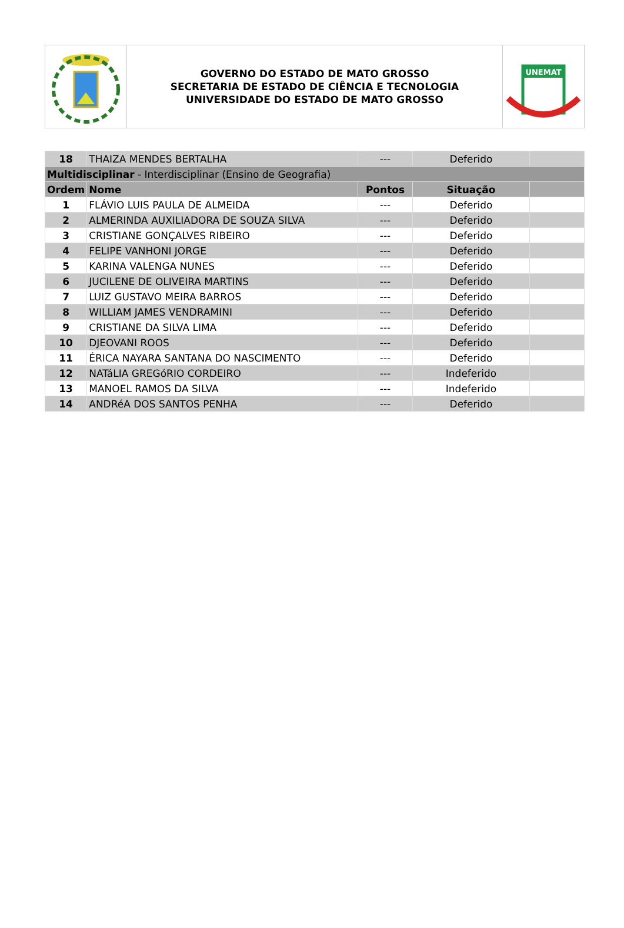GOVERNO DO ESTADO DE MATO GROSSO
SECRETARIA DE ESTADO DE CIÊNCIA E TECNOLOGIA
UNIVERSIDADE DO ESTADO DE MATO GROSSO
UNEMAT
| 18 | THAIZA MENDES BERTALHA | --- | Deferido | |
| Multidisciplinar - Interdisciplinar (Ensino de Geografia) | | | | |
| Ordem | Nome | Pontos | Situação | |
| 1 | FLÁVIO LUIS PAULA DE ALMEIDA | --- | Deferido | |
| 2 | ALMERINDA AUXILIADORA DE SOUZA SILVA | --- | Deferido | |
| 3 | CRISTIANE GONÇALVES RIBEIRO | --- | Deferido | |
| 4 | FELIPE VANHONI JORGE | --- | Deferido | |
| 5 | KARINA VALENGA NUNES | --- | Deferido | |
| 6 | JUCILENE DE OLIVEIRA MARTINS | --- | Deferido | |
| 7 | LUIZ GUSTAVO MEIRA BARROS | --- | Deferido | |
| 8 | WILLIAM JAMES VENDRAMINI | --- | Deferido | |
| 9 | CRISTIANE DA SILVA LIMA | --- | Deferido | |
| 10 | DJEOVANI ROOS | --- | Deferido | |
| 11 | ÉRICA NAYARA SANTANA DO NASCIMENTO | --- | Deferido | |
| 12 | NATáLIA GREGóRIO CORDEIRO | --- | Indeferido | |
| 13 | MANOEL RAMOS DA SILVA | --- | Indeferido | |
| 14 | ANDRéA DOS SANTOS PENHA | --- | Deferido | |